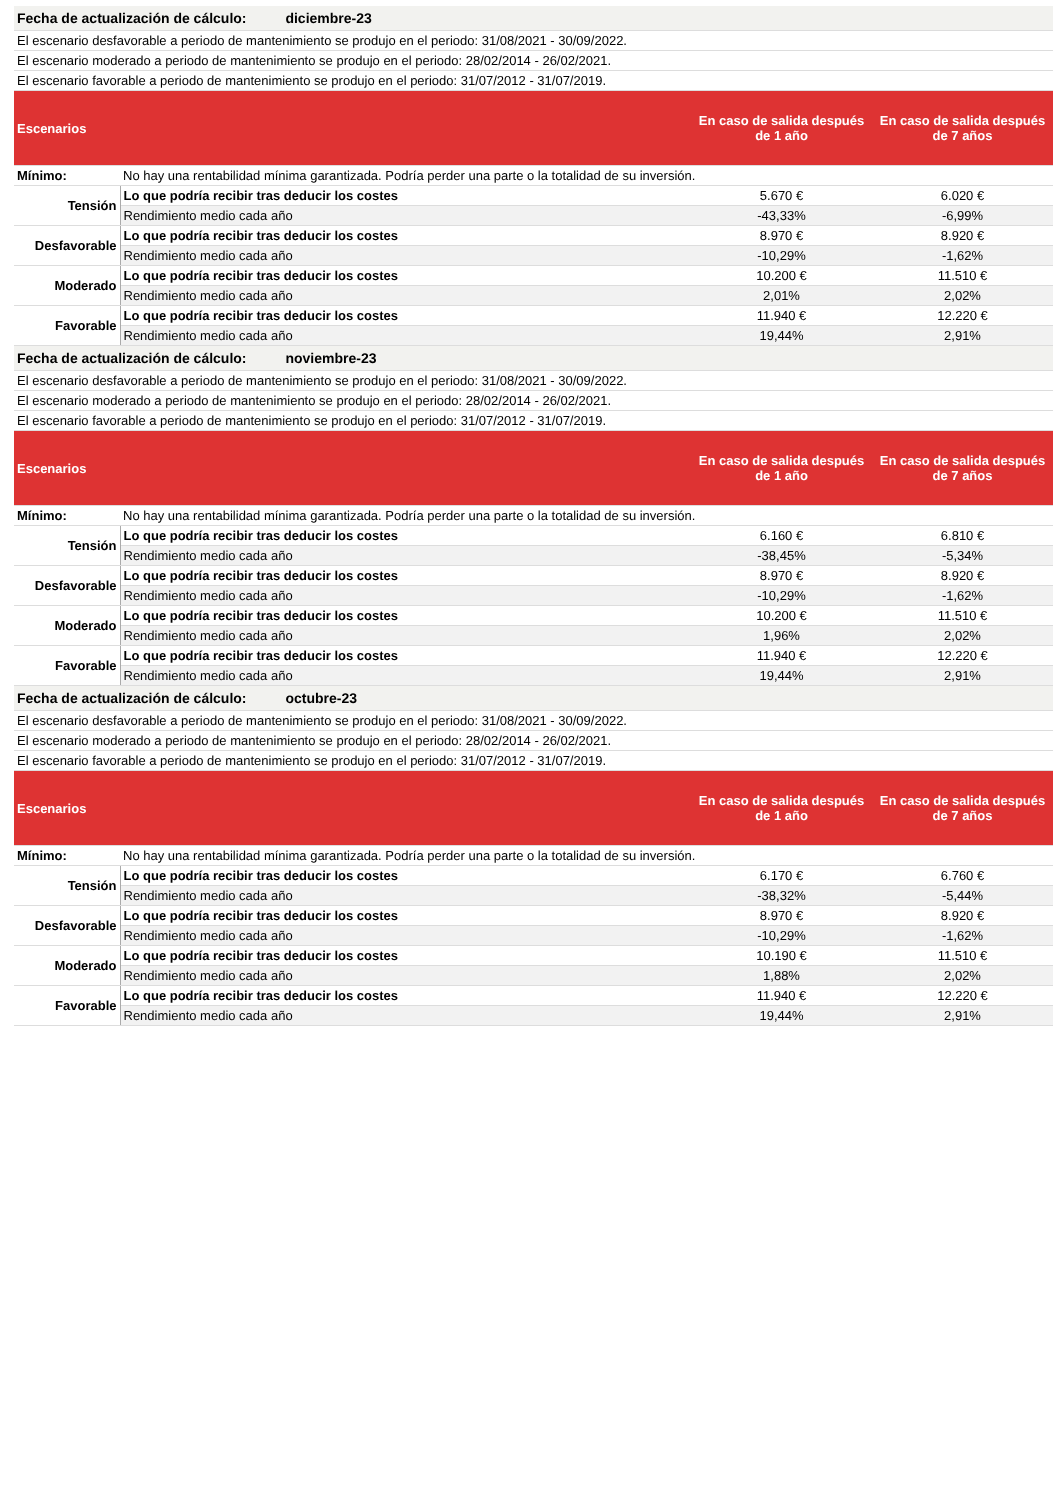| Fecha de actualización de cálculo: diciembre-23 | | | |
| El escenario desfavorable a periodo de mantenimiento se produjo en el periodo: 31/08/2021 - 30/09/2022. | | | |
| El escenario moderado a periodo de mantenimiento se produjo en el periodo: 28/02/2014 - 26/02/2021. | | | |
| El escenario favorable a periodo de mantenimiento se produjo en el periodo: 31/07/2012 - 31/07/2019. | | | |
| Escenarios | | En caso de salida después de 1 año | En caso de salida después de 7 años |
| Mínimo: | No hay una rentabilidad mínima garantizada. Podría perder una parte o la totalidad de su inversión. | | |
| Tensión | Lo que podría recibir tras deducir los costes | 5.670 € | 6.020 € |
| | Rendimiento medio cada año | -43,33% | -6,99% |
| Desfavorable | Lo que podría recibir tras deducir los costes | 8.970 € | 8.920 € |
| | Rendimiento medio cada año | -10,29% | -1,62% |
| Moderado | Lo que podría recibir tras deducir los costes | 10.200 € | 11.510 € |
| | Rendimiento medio cada año | 2,01% | 2,02% |
| Favorable | Lo que podría recibir tras deducir los costes | 11.940 € | 12.220 € |
| | Rendimiento medio cada año | 19,44% | 2,91% |
| Fecha de actualización de cálculo: noviembre-23 | | | |
| El escenario desfavorable a periodo de mantenimiento se produjo en el periodo: 31/08/2021 - 30/09/2022. | | | |
| El escenario moderado a periodo de mantenimiento se produjo en el periodo: 28/02/2014 - 26/02/2021. | | | |
| El escenario favorable a periodo de mantenimiento se produjo en el periodo: 31/07/2012 - 31/07/2019. | | | |
| Escenarios | | En caso de salida después de 1 año | En caso de salida después de 7 años |
| Mínimo: | No hay una rentabilidad mínima garantizada. Podría perder una parte o la totalidad de su inversión. | | |
| Tensión | Lo que podría recibir tras deducir los costes | 6.160 € | 6.810 € |
| | Rendimiento medio cada año | -38,45% | -5,34% |
| Desfavorable | Lo que podría recibir tras deducir los costes | 8.970 € | 8.920 € |
| | Rendimiento medio cada año | -10,29% | -1,62% |
| Moderado | Lo que podría recibir tras deducir los costes | 10.200 € | 11.510 € |
| | Rendimiento medio cada año | 1,96% | 2,02% |
| Favorable | Lo que podría recibir tras deducir los costes | 11.940 € | 12.220 € |
| | Rendimiento medio cada año | 19,44% | 2,91% |
| Fecha de actualización de cálculo: octubre-23 | | | |
| El escenario desfavorable a periodo de mantenimiento se produjo en el periodo: 31/08/2021 - 30/09/2022. | | | |
| El escenario moderado a periodo de mantenimiento se produjo en el periodo: 28/02/2014 - 26/02/2021. | | | |
| El escenario favorable a periodo de mantenimiento se produjo en el periodo: 31/07/2012 - 31/07/2019. | | | |
| Escenarios | | En caso de salida después de 1 año | En caso de salida después de 7 años |
| Mínimo: | No hay una rentabilidad mínima garantizada. Podría perder una parte o la totalidad de su inversión. | | |
| Tensión | Lo que podría recibir tras deducir los costes | 6.170 € | 6.760 € |
| | Rendimiento medio cada año | -38,32% | -5,44% |
| Desfavorable | Lo que podría recibir tras deducir los costes | 8.970 € | 8.920 € |
| | Rendimiento medio cada año | -10,29% | -1,62% |
| Moderado | Lo que podría recibir tras deducir los costes | 10.190 € | 11.510 € |
| | Rendimiento medio cada año | 1,88% | 2,02% |
| Favorable | Lo que podría recibir tras deducir los costes | 11.940 € | 12.220 € |
| | Rendimiento medio cada año | 19,44% | 2,91% |